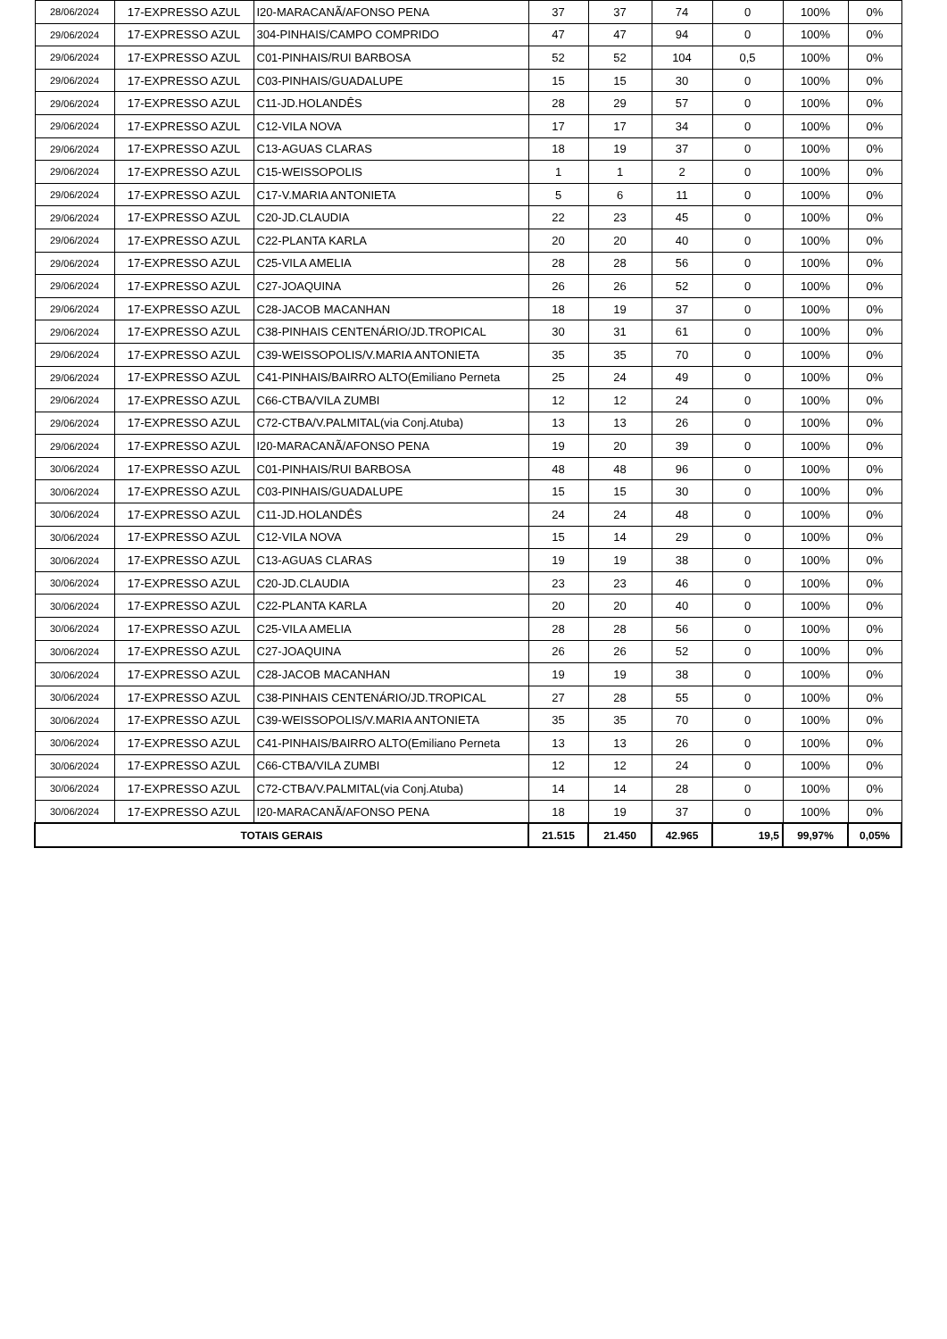| 28/06/2024 | 17-EXPRESSO AZUL | I20-MARACANÃ/AFONSO PENA | 37 | 37 | 74 | 0 | 100% | 0% |
| 29/06/2024 | 17-EXPRESSO AZUL | 304-PINHAIS/CAMPO COMPRIDO | 47 | 47 | 94 | 0 | 100% | 0% |
| 29/06/2024 | 17-EXPRESSO AZUL | C01-PINHAIS/RUI BARBOSA | 52 | 52 | 104 | 0,5 | 100% | 0% |
| 29/06/2024 | 17-EXPRESSO AZUL | C03-PINHAIS/GUADALUPE | 15 | 15 | 30 | 0 | 100% | 0% |
| 29/06/2024 | 17-EXPRESSO AZUL | C11-JD.HOLANDÊS | 28 | 29 | 57 | 0 | 100% | 0% |
| 29/06/2024 | 17-EXPRESSO AZUL | C12-VILA NOVA | 17 | 17 | 34 | 0 | 100% | 0% |
| 29/06/2024 | 17-EXPRESSO AZUL | C13-AGUAS CLARAS | 18 | 19 | 37 | 0 | 100% | 0% |
| 29/06/2024 | 17-EXPRESSO AZUL | C15-WEISSOPOLIS | 1 | 1 | 2 | 0 | 100% | 0% |
| 29/06/2024 | 17-EXPRESSO AZUL | C17-V.MARIA ANTONIETA | 5 | 6 | 11 | 0 | 100% | 0% |
| 29/06/2024 | 17-EXPRESSO AZUL | C20-JD.CLAUDIA | 22 | 23 | 45 | 0 | 100% | 0% |
| 29/06/2024 | 17-EXPRESSO AZUL | C22-PLANTA KARLA | 20 | 20 | 40 | 0 | 100% | 0% |
| 29/06/2024 | 17-EXPRESSO AZUL | C25-VILA AMELIA | 28 | 28 | 56 | 0 | 100% | 0% |
| 29/06/2024 | 17-EXPRESSO AZUL | C27-JOAQUINA | 26 | 26 | 52 | 0 | 100% | 0% |
| 29/06/2024 | 17-EXPRESSO AZUL | C28-JACOB MACANHAN | 18 | 19 | 37 | 0 | 100% | 0% |
| 29/06/2024 | 17-EXPRESSO AZUL | C38-PINHAIS CENTENÁRIO/JD.TROPICAL | 30 | 31 | 61 | 0 | 100% | 0% |
| 29/06/2024 | 17-EXPRESSO AZUL | C39-WEISSOPOLIS/V.MARIA ANTONIETA | 35 | 35 | 70 | 0 | 100% | 0% |
| 29/06/2024 | 17-EXPRESSO AZUL | C41-PINHAIS/BAIRRO ALTO(Emiliano Perneta | 25 | 24 | 49 | 0 | 100% | 0% |
| 29/06/2024 | 17-EXPRESSO AZUL | C66-CTBA/VILA ZUMBI | 12 | 12 | 24 | 0 | 100% | 0% |
| 29/06/2024 | 17-EXPRESSO AZUL | C72-CTBA/V.PALMITAL(via Conj.Atuba) | 13 | 13 | 26 | 0 | 100% | 0% |
| 29/06/2024 | 17-EXPRESSO AZUL | I20-MARACANÃ/AFONSO PENA | 19 | 20 | 39 | 0 | 100% | 0% |
| 30/06/2024 | 17-EXPRESSO AZUL | C01-PINHAIS/RUI BARBOSA | 48 | 48 | 96 | 0 | 100% | 0% |
| 30/06/2024 | 17-EXPRESSO AZUL | C03-PINHAIS/GUADALUPE | 15 | 15 | 30 | 0 | 100% | 0% |
| 30/06/2024 | 17-EXPRESSO AZUL | C11-JD.HOLANDÊS | 24 | 24 | 48 | 0 | 100% | 0% |
| 30/06/2024 | 17-EXPRESSO AZUL | C12-VILA NOVA | 15 | 14 | 29 | 0 | 100% | 0% |
| 30/06/2024 | 17-EXPRESSO AZUL | C13-AGUAS CLARAS | 19 | 19 | 38 | 0 | 100% | 0% |
| 30/06/2024 | 17-EXPRESSO AZUL | C20-JD.CLAUDIA | 23 | 23 | 46 | 0 | 100% | 0% |
| 30/06/2024 | 17-EXPRESSO AZUL | C22-PLANTA KARLA | 20 | 20 | 40 | 0 | 100% | 0% |
| 30/06/2024 | 17-EXPRESSO AZUL | C25-VILA AMELIA | 28 | 28 | 56 | 0 | 100% | 0% |
| 30/06/2024 | 17-EXPRESSO AZUL | C27-JOAQUINA | 26 | 26 | 52 | 0 | 100% | 0% |
| 30/06/2024 | 17-EXPRESSO AZUL | C28-JACOB MACANHAN | 19 | 19 | 38 | 0 | 100% | 0% |
| 30/06/2024 | 17-EXPRESSO AZUL | C38-PINHAIS CENTENÁRIO/JD.TROPICAL | 27 | 28 | 55 | 0 | 100% | 0% |
| 30/06/2024 | 17-EXPRESSO AZUL | C39-WEISSOPOLIS/V.MARIA ANTONIETA | 35 | 35 | 70 | 0 | 100% | 0% |
| 30/06/2024 | 17-EXPRESSO AZUL | C41-PINHAIS/BAIRRO ALTO(Emiliano Perneta | 13 | 13 | 26 | 0 | 100% | 0% |
| 30/06/2024 | 17-EXPRESSO AZUL | C66-CTBA/VILA ZUMBI | 12 | 12 | 24 | 0 | 100% | 0% |
| 30/06/2024 | 17-EXPRESSO AZUL | C72-CTBA/V.PALMITAL(via Conj.Atuba) | 14 | 14 | 28 | 0 | 100% | 0% |
| 30/06/2024 | 17-EXPRESSO AZUL | I20-MARACANÃ/AFONSO PENA | 18 | 19 | 37 | 0 | 100% | 0% |
| TOTAIS GERAIS | | | 21.515 | 21.450 | 42.965 | 19,5 | 99,97% | 0,05% |